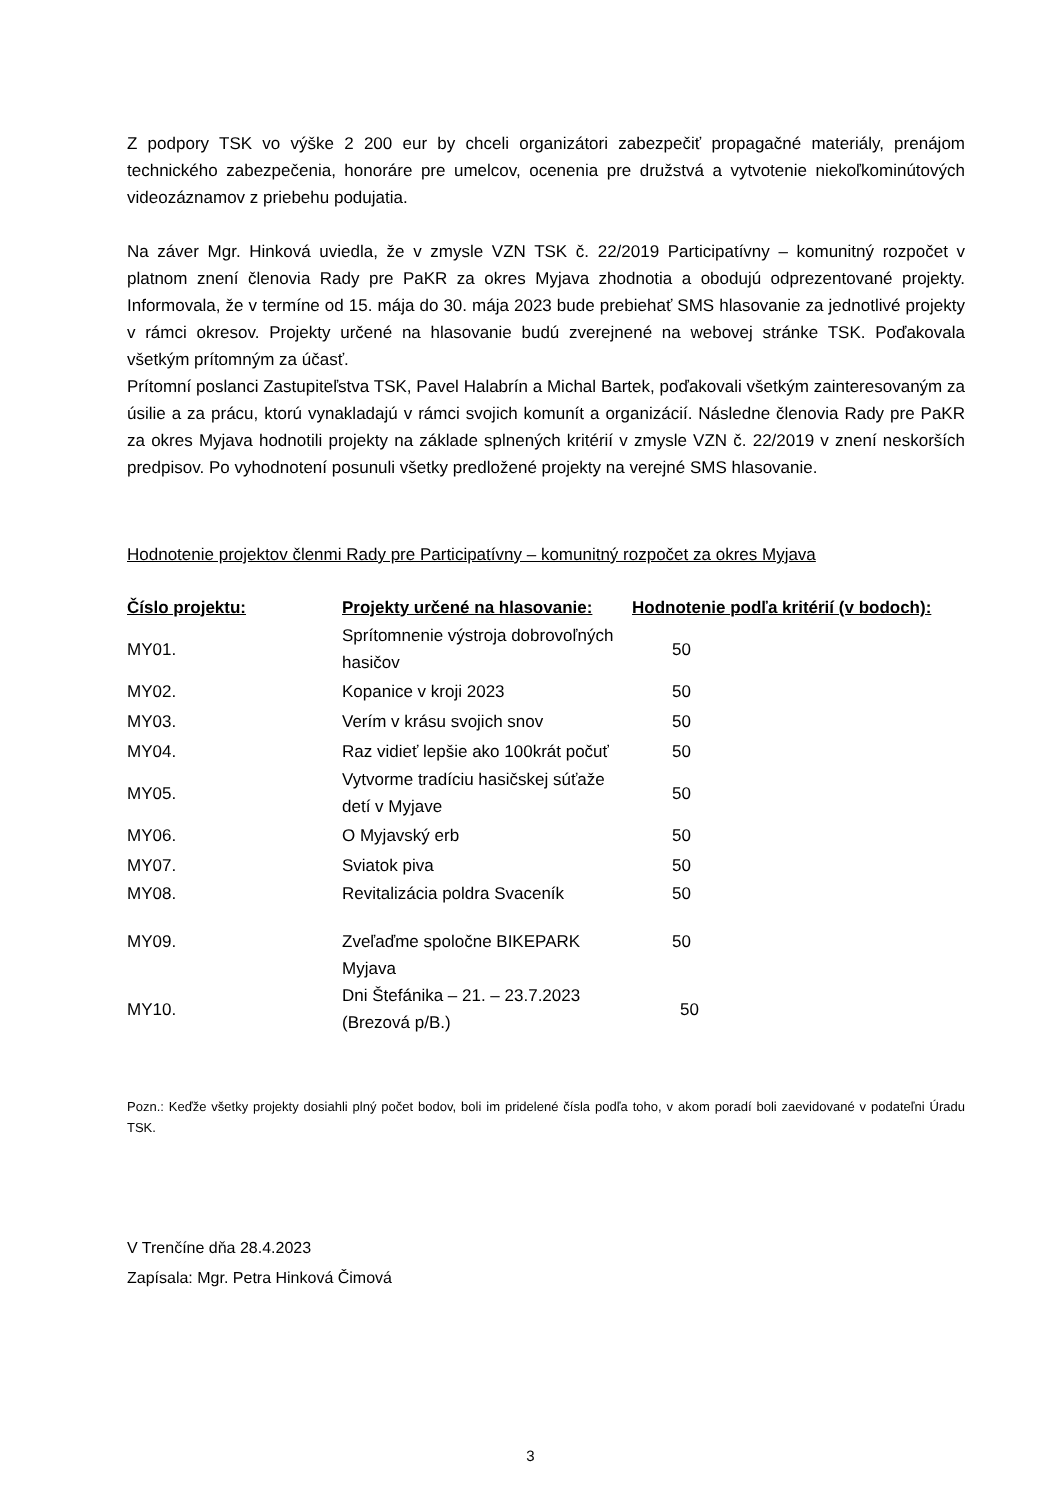Z podpory TSK vo výške 2 200 eur by chceli organizátori zabezpečiť propagačné materiály, prenájom technického zabezpečenia, honoráre pre umelcov, ocenenia pre družstvá a vytvotenie niekoľkominútových videozáznamov z priebehu podujatia.
Na záver Mgr. Hinková uviedla, že v zmysle VZN TSK č. 22/2019 Participatívny – komunitný rozpočet v platnom znení členovia Rady pre PaKR za okres Myjava zhodnotia a obodujú odprezentované projekty. Informovala, že v termíne od 15. mája do 30. mája 2023 bude prebiehať SMS hlasovanie za jednotlivé projekty v rámci okresov. Projekty určené na hlasovanie budú zverejnené na webovej stránke TSK. Poďakovala všetkým prítomným za účasť.
Prítomní poslanci Zastupiteľstva TSK, Pavel Halabrín a Michal Bartek, poďakovali všetkým zainteresovaným za úsilie a za prácu, ktorú vynakladajú v rámci svojich komunít a organizácií. Následne členovia Rady pre PaKR za okres Myjava hodnotili projekty na základe splnených kritérií v zmysle VZN č. 22/2019 v znení neskorších predpisov. Po vyhodnotení posunuli všetky predložené projekty na verejné SMS hlasovanie.
Hodnotenie projektov členmi Rady pre Participatívny – komunitný rozpočet za okres Myjava
| Číslo projektu: | Projekty určené na hlasovanie: | Hodnotenie podľa kritérií (v bodoch): |
| --- | --- | --- |
| MY01. | Sprítomnenie výstroja dobrovoľných hasičov | 50 |
| MY02. | Kopanice v kroji 2023 | 50 |
| MY03. | Verím v krásu svojich snov | 50 |
| MY04. | Raz vidieť lepšie ako 100krát počuť | 50 |
| MY05. | Vytvorme tradíciu hasičskej súťaže detí v Myjave | 50 |
| MY06. | O Myjavský erb | 50 |
| MY07. | Sviatok piva | 50 |
| MY08. | Revitalizácia poldra Svaceník | 50 |
| MY09. | Zveľaďme spoločne BIKEPARK Myjava | 50 |
| MY10. | Dni Štefánika – 21. – 23.7.2023 (Brezová p/B.) | 50 |
Pozn.: Keďže všetky projekty dosiahli plný počet bodov, boli im pridelené čísla podľa toho, v akom poradí boli zaevidované v podateľni Úradu TSK.
V Trenčíne dňa 28.4.2023
Zapísala: Mgr. Petra Hinková Čimová
3